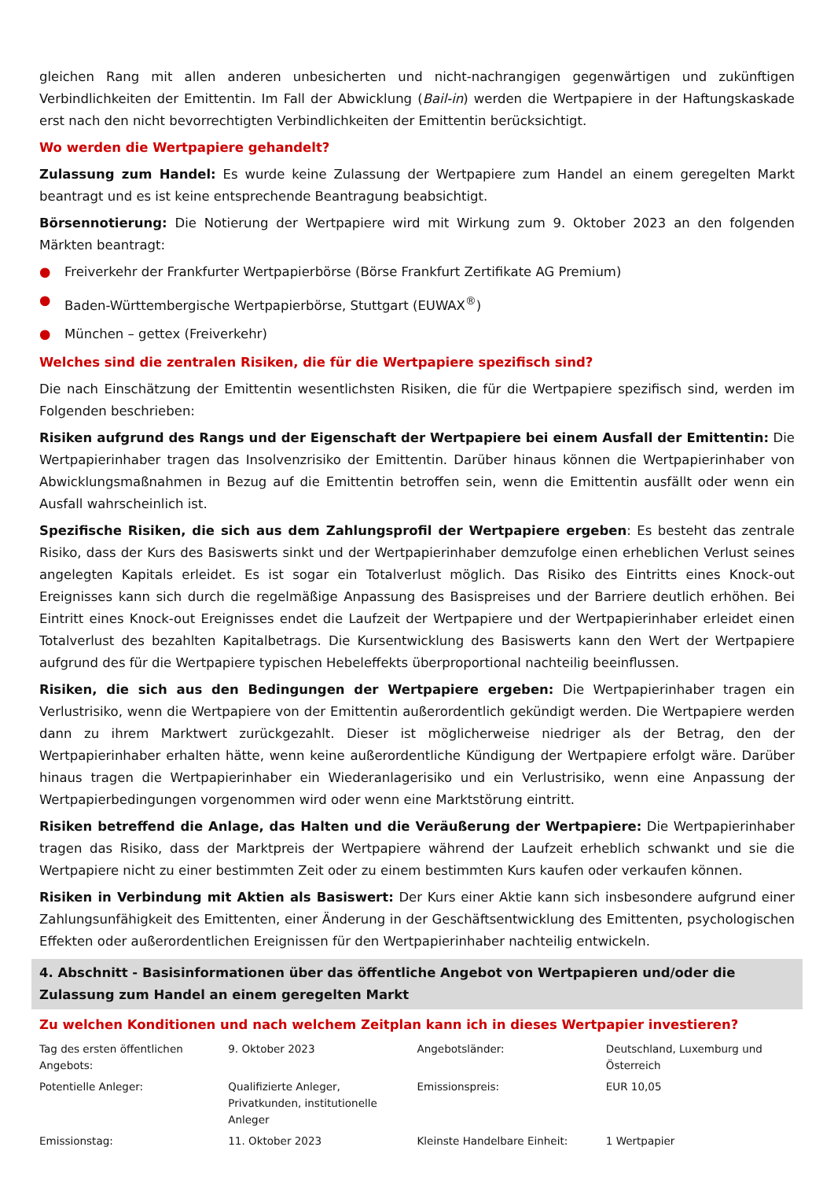gleichen Rang mit allen anderen unbesicherten und nicht-nachrangigen gegenwärtigen und zukünftigen Verbindlichkeiten der Emittentin. Im Fall der Abwicklung (Bail-in) werden die Wertpapiere in der Haftungskaskade erst nach den nicht bevorrechtigten Verbindlichkeiten der Emittentin berücksichtigt.
Wo werden die Wertpapiere gehandelt?
Zulassung zum Handel: Es wurde keine Zulassung der Wertpapiere zum Handel an einem geregelten Markt beantragt und es ist keine entsprechende Beantragung beabsichtigt.
Börsennotierung: Die Notierung der Wertpapiere wird mit Wirkung zum 9. Oktober 2023 an den folgenden Märkten beantragt:
● Freiverkehr der Frankfurter Wertpapierbörse (Börse Frankfurt Zertifikate AG Premium)
● Baden-Württembergische Wertpapierbörse, Stuttgart (EUWAX<sup>®</sup>)
● München – gettex (Freiverkehr)
Welches sind die zentralen Risiken, die für die Wertpapiere spezifisch sind?
Die nach Einschätzung der Emittentin wesentlichsten Risiken, die für die Wertpapiere spezifisch sind, werden im Folgenden beschrieben:
Risiken aufgrund des Rangs und der Eigenschaft der Wertpapiere bei einem Ausfall der Emittentin: Die Wertpapierinhaber tragen das Insolvenzrisiko der Emittentin. Darüber hinaus können die Wertpapierinhaber von Abwicklungsmaßnahmen in Bezug auf die Emittentin betroffen sein, wenn die Emittentin ausfällt oder wenn ein Ausfall wahrscheinlich ist.
Spezifische Risiken, die sich aus dem Zahlungsprofil der Wertpapiere ergeben: Es besteht das zentrale Risiko, dass der Kurs des Basiswerts sinkt und der Wertpapierinhaber demzufolge einen erheblichen Verlust seines angelegten Kapitals erleidet. Es ist sogar ein Totalverlust möglich. Das Risiko des Eintritts eines Knock-out Ereignisses kann sich durch die regelmäßige Anpassung des Basispreises und der Barriere deutlich erhöhen. Bei Eintritt eines Knock-out Ereignisses endet die Laufzeit der Wertpapiere und der Wertpapierinhaber erleidet einen Totalverlust des bezahlten Kapitalbetrags. Die Kursentwicklung des Basiswerts kann den Wert der Wertpapiere aufgrund des für die Wertpapiere typischen Hebeleffekts überproportional nachteilig beeinflussen.
Risiken, die sich aus den Bedingungen der Wertpapiere ergeben: Die Wertpapierinhaber tragen ein Verlustrisiko, wenn die Wertpapiere von der Emittentin außerordentlich gekündigt werden. Die Wertpapiere werden dann zu ihrem Marktwert zurückgezahlt. Dieser ist möglicherweise niedriger als der Betrag, den der Wertpapierinhaber erhalten hätte, wenn keine außerordentliche Kündigung der Wertpapiere erfolgt wäre. Darüber hinaus tragen die Wertpapierinhaber ein Wiederanlagerisiko und ein Verlustrisiko, wenn eine Anpassung der Wertpapierbedingungen vorgenommen wird oder wenn eine Marktstörung eintritt.
Risiken betreffend die Anlage, das Halten und die Veräußerung der Wertpapiere: Die Wertpapierinhaber tragen das Risiko, dass der Marktpreis der Wertpapiere während der Laufzeit erheblich schwankt und sie die Wertpapiere nicht zu einer bestimmten Zeit oder zu einem bestimmten Kurs kaufen oder verkaufen können.
Risiken in Verbindung mit Aktien als Basiswert: Der Kurs einer Aktie kann sich insbesondere aufgrund einer Zahlungsunfähigkeit des Emittenten, einer Änderung in der Geschäftsentwicklung des Emittenten, psychologischen Effekten oder außerordentlichen Ereignissen für den Wertpapierinhaber nachteilig entwickeln.
4. Abschnitt - Basisinformationen über das öffentliche Angebot von Wertpapieren und/oder die Zulassung zum Handel an einem geregelten Markt
Zu welchen Konditionen und nach welchem Zeitplan kann ich in dieses Wertpapier investieren?
| Tag des ersten öffentlichen Angebots: | 9. Oktober 2023 | Angebotsländer: | Deutschland, Luxemburg und Österreich |
| Potentielle Anleger: | Qualifizierte Anleger, Privatkunden, institutionelle Anleger | Emissionspreis: | EUR 10,05 |
| Emissionstag: | 11. Oktober 2023 | Kleinste Handelbare Einheit: | 1 Wertpapier |